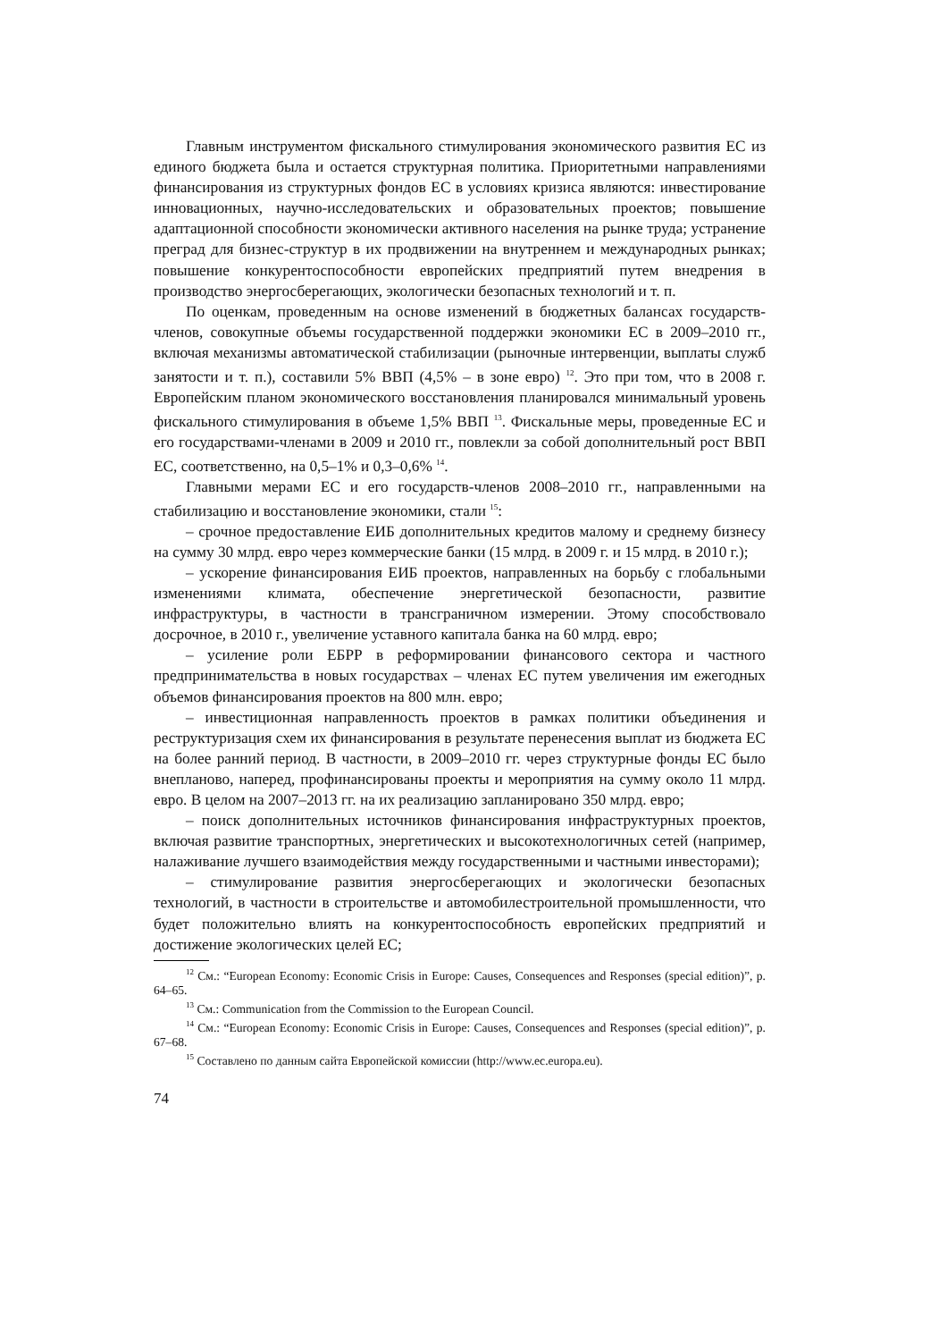Главным инструментом фискального стимулирования экономического развития ЕС из единого бюджета была и остается структурная политика. Приоритетными направлениями финансирования из структурных фондов ЕС в условиях кризиса являются: инвестирование инновационных, научно-исследовательских и образовательных проектов; повышение адаптационной способности экономически активного населения на рынке труда; устранение преград для бизнес-структур в их продвижении на внутреннем и международных рынках; повышение конкурентоспособности европейских предприятий путем внедрения в производство энергосберегающих, экологически безопасных технологий и т. п.
По оценкам, проведенным на основе изменений в бюджетных балансах государств-членов, совокупные объемы государственной поддержки экономики ЕС в 2009–2010 гг., включая механизмы автоматической стабилизации (рыночные интервенции, выплаты служб занятости и т. п.), составили 5% ВВП (4,5% – в зоне евро) <sup>12</sup>. Это при том, что в 2008 г. Европейским планом экономического восстановления планировался минимальный уровень фискального стимулирования в объеме 1,5% ВВП <sup>13</sup>. Фискальные меры, проведенные ЕС и его государствами-членами в 2009 и 2010 гг., повлекли за собой дополнительный рост ВВП ЕС, соответственно, на 0,5–1% и 0,3–0,6% <sup>14</sup>.
Главными мерами ЕС и его государств-членов 2008–2010 гг., направленными на стабилизацию и восстановление экономики, стали <sup>15</sup>:
– срочное предоставление ЕИБ дополнительных кредитов малому и среднему бизнесу на сумму 30 млрд. евро через коммерческие банки (15 млрд. в 2009 г. и 15 млрд. в 2010 г.);
– ускорение финансирования ЕИБ проектов, направленных на борьбу с глобальными изменениями климата, обеспечение энергетической безопасности, развитие инфраструктуры, в частности в трансграничном измерении. Этому способствовало досрочное, в 2010 г., увеличение уставного капитала банка на 60 млрд. евро;
– усиление роли ЕБРР в реформировании финансового сектора и частного предпринимательства в новых государствах – членах ЕС путем увеличения им ежегодных объемов финансирования проектов на 800 млн. евро;
– инвестиционная направленность проектов в рамках политики объединения и реструктуризация схем их финансирования в результате перенесения выплат из бюджета ЕС на более ранний период. В частности, в 2009–2010 гг. через структурные фонды ЕС было внепланово, наперед, профинансированы проекты и мероприятия на сумму около 11 млрд. евро. В целом на 2007–2013 гг. на их реализацию запланировано 350 млрд. евро;
– поиск дополнительных источников финансирования инфраструктурных проектов, включая развитие транспортных, энергетических и высокотехнологичных сетей (например, налаживание лучшего взаимодействия между государственными и частными инвесторами);
– стимулирование развития энергосберегающих и экологически безопасных технологий, в частности в строительстве и автомобилестроительной промышленности, что будет положительно влиять на конкурентоспособность европейских предприятий и достижение экологических целей ЕС;
<sup>12</sup> См.: “European Economy: Economic Crisis in Europe: Causes, Consequences and Responses (special edition)”, p. 64–65.
<sup>13</sup> См.: Communication from the Commission to the European Council.
<sup>14</sup> См.: “European Economy: Economic Crisis in Europe: Causes, Consequences and Responses (special edition)”, p. 67–68.
<sup>15</sup> Составлено по данным сайта Европейской комиссии (http://www.ec.europa.eu).
74